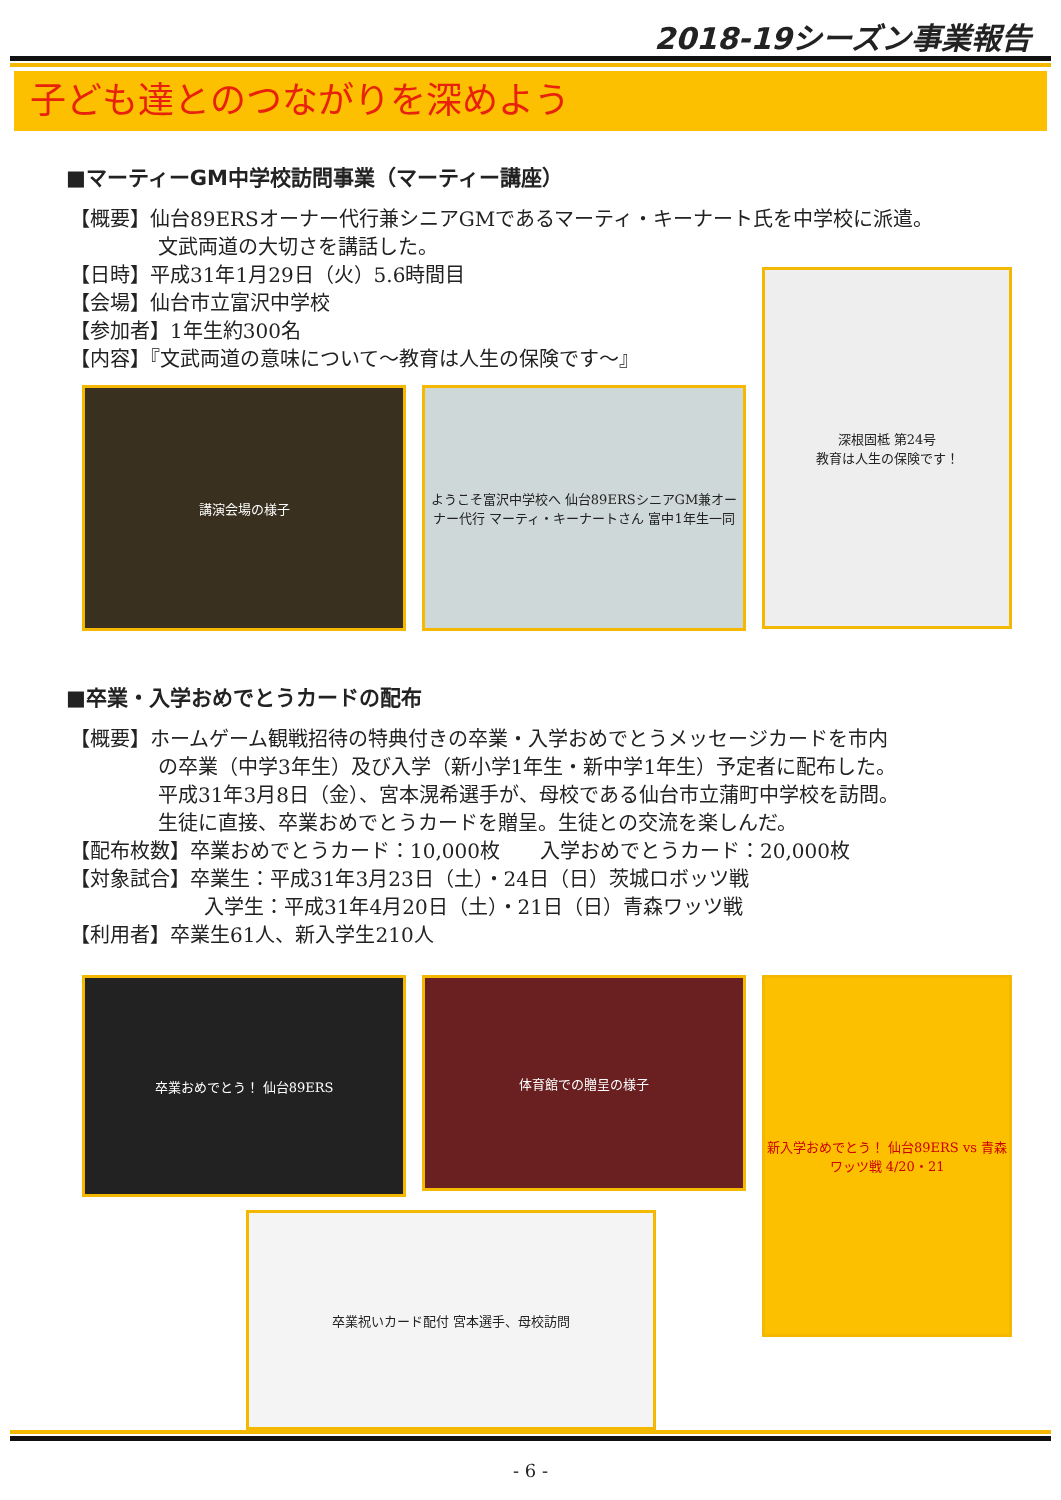2018-19シーズン事業報告
子ども達とのつながりを深めよう
■マーティーGM中学校訪問事業（マーティー講座）
【概要】仙台89ERSオーナー代行兼シニアGMであるマーティ・キーナート氏を中学校に派遣。
文武両道の大切さを講話した。
【日時】平成31年1月29日（火）5.6時間目
【会場】仙台市立富沢中学校
【参加者】1年生約300名
【内容】『文武両道の意味について〜教育は人生の保険です〜』
講演会場の様子 ようこそ富沢中学校へ 仙台89ERSシニアGM兼オーナー代行 マーティ・キーナートさん 富中1年生一同
深根固柢 第24号
教育は人生の保険です！
■卒業・入学おめでとうカードの配布
【概要】ホームゲーム観戦招待の特典付きの卒業・入学おめでとうメッセージカードを市内
の卒業（中学3年生）及び入学（新小学1年生・新中学1年生）予定者に配布した。
平成31年3月8日（金）、宮本滉希選手が、母校である仙台市立蒲町中学校を訪問。
生徒に直接、卒業おめでとうカードを贈呈。生徒との交流を楽しんだ。
【配布枚数】卒業おめでとうカード：10,000枚　　入学おめでとうカード：20,000枚
【対象試合】卒業生：平成31年3月23日（土）・24日（日）茨城ロボッツ戦
入学生：平成31年4月20日（土）・21日（日）青森ワッツ戦
【利用者】卒業生61人、新入学生210人
卒業おめでとう！ 仙台89ERS
体育館での贈呈の様子
新入学おめでとう！ 仙台89ERS vs 青森ワッツ戦 4/20・21
卒業祝いカード配付 宮本選手、母校訪問
- 6 -